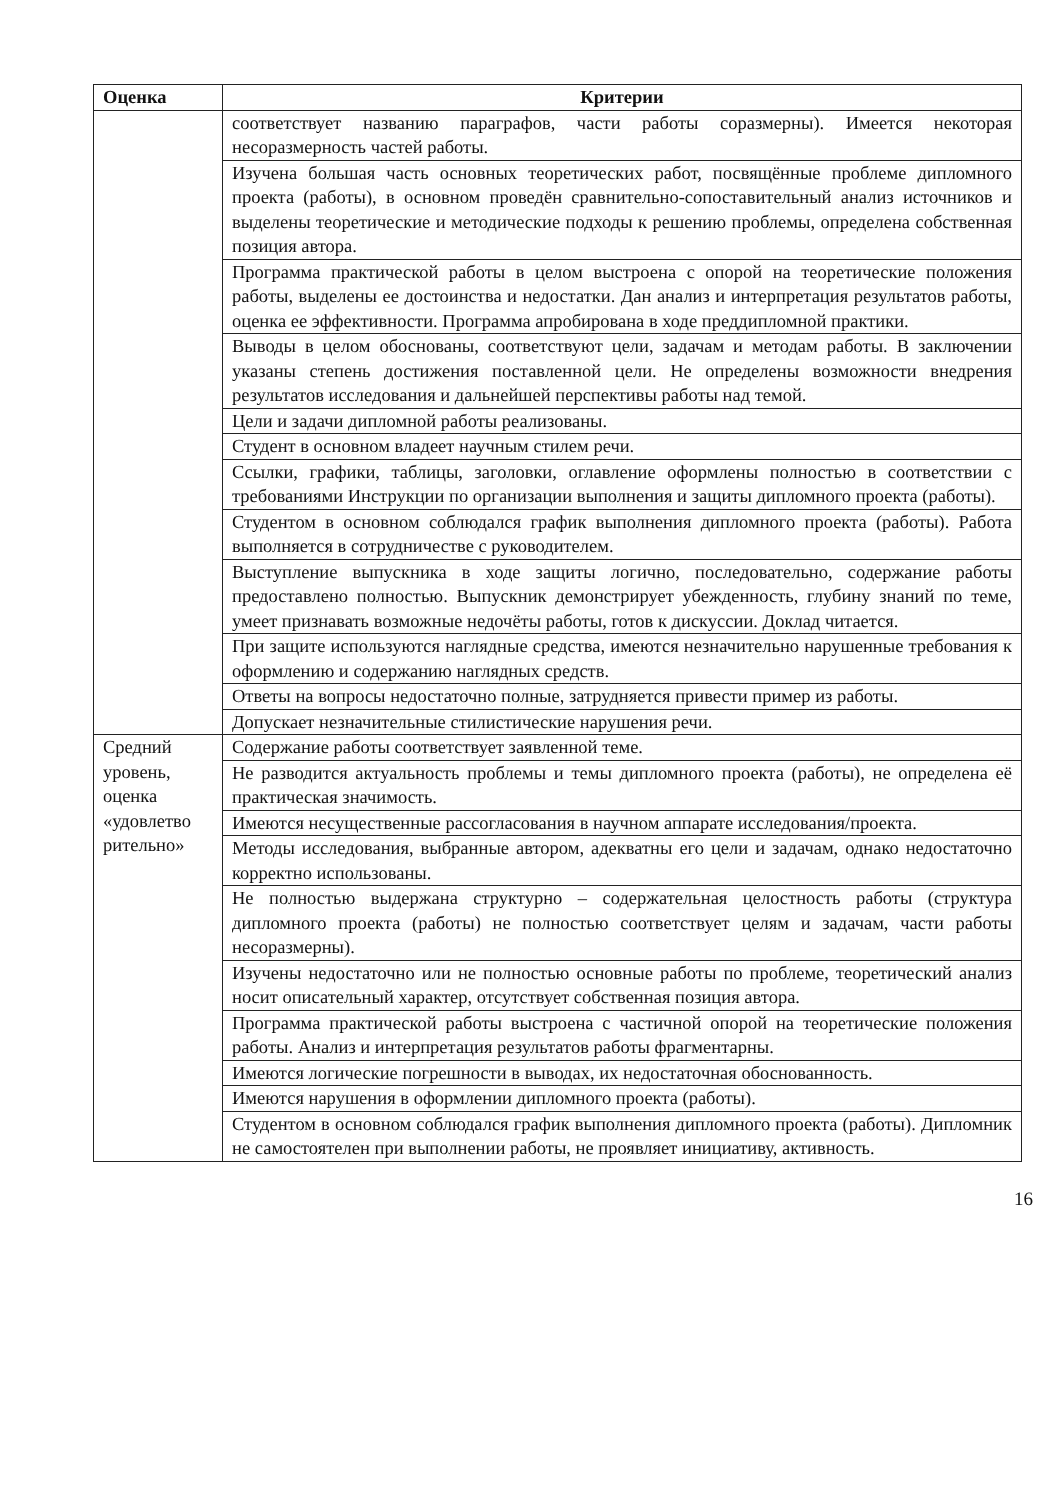| Оценка | Критерии |
| --- | --- |
| | соответствует названию параграфов, части работы соразмерны). Имеется некоторая несоразмерность частей работы. |
| | Изучена большая часть основных теоретических работ, посвящённые проблеме дипломного проекта (работы), в основном проведён сравнительно-сопоставительный анализ источников и выделены теоретические и методические подходы к решению проблемы, определена собственная позиция автора. |
| | Программа практической работы в целом выстроена с опорой на теоретические положения работы, выделены ее достоинства и недостатки. Дан анализ и интерпретация результатов работы, оценка ее эффективности. Программа апробирована в ходе преддипломной практики. |
| | Выводы в целом обоснованы, соответствуют цели, задачам и методам работы. В заключении указаны степень достижения поставленной цели. Не определены возможности внедрения результатов исследования и дальнейшей перспективы работы над темой. |
| | Цели и задачи дипломной работы реализованы. |
| | Студент в основном владеет научным стилем речи. |
| | Ссылки, графики, таблицы, заголовки, оглавление оформлены полностью в соответствии с требованиями Инструкции по организации выполнения и защиты дипломного проекта (работы). |
| | Студентом в основном соблюдался график выполнения дипломного проекта (работы). Работа выполняется в сотрудничестве с руководителем. |
| | Выступление выпускника в ходе защиты логично, последовательно, содержание работы предоставлено полностью. Выпускник демонстрирует убежденность, глубину знаний по теме, умеет признавать возможные недочёты работы, готов к дискуссии. Доклад читается. |
| | При защите используются наглядные средства, имеются незначительно нарушенные требования к оформлению и содержанию наглядных средств. |
| | Ответы на вопросы недостаточно полные, затрудняется привести пример из работы. |
| | Допускает незначительные стилистические нарушения речи. |
| Средний уровень, оценка «удовлетво рительно» | Содержание работы соответствует заявленной теме. |
| | Не разводится актуальность проблемы и темы дипломного проекта (работы), не определена её практическая значимость. |
| | Имеются несущественные рассогласования в научном аппарате исследования/проекта. |
| | Методы исследования, выбранные автором, адекватны его цели и задачам, однако недостаточно корректно использованы. |
| | Не полностью выдержана структурно – содержательная целостность работы (структура дипломного проекта (работы) не полностью соответствует целям и задачам, части работы несоразмерны). |
| | Изучены недостаточно или не полностью основные работы по проблеме, теоретический анализ носит описательный характер, отсутствует собственная позиция автора. |
| | Программа практической работы выстроена с частичной опорой на теоретические положения работы. Анализ и интерпретация результатов работы фрагментарны. |
| | Имеются логические погрешности в выводах, их недостаточная обоснованность. |
| | Имеются нарушения в оформлении дипломного проекта (работы). |
| | Студентом в основном соблюдался график выполнения дипломного проекта (работы). Дипломник не самостоятелен при выполнении работы, не проявляет инициативу, активность. |
16